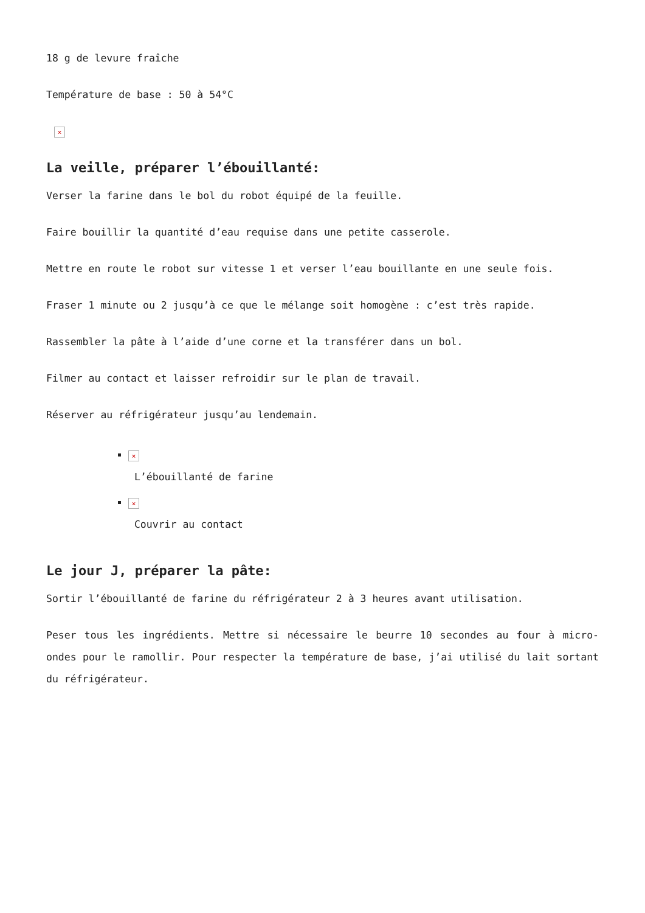18 g de levure fraîche
Température de base : 50 à 54°C
×
La veille, préparer l’ébouillanté:
Verser la farine dans le bol du robot équipé de la feuille.
Faire bouillir la quantité d’eau requise dans une petite casserole.
Mettre en route le robot sur vitesse 1 et verser l’eau bouillante en une seule fois.
Fraser 1 minute ou 2 jusqu’à ce que le mélange soit homogène : c’est très rapide.
Rassembler la pâte à l’aide d’une corne et la transférer dans un bol.
Filmer au contact et laisser refroidir sur le plan de travail.
Réserver au réfrigérateur jusqu’au lendemain.
×
L’ébouillanté de farine
×
Couvrir au contact
Le jour J, préparer la pâte:
Sortir l’ébouillanté de farine du réfrigérateur 2 à 3 heures avant utilisation.
Peser tous les ingrédients. Mettre si nécessaire le beurre 10 secondes au four à micro-ondes pour le ramollir. Pour respecter la température de base, j’ai utilisé du lait sortant du réfrigérateur.